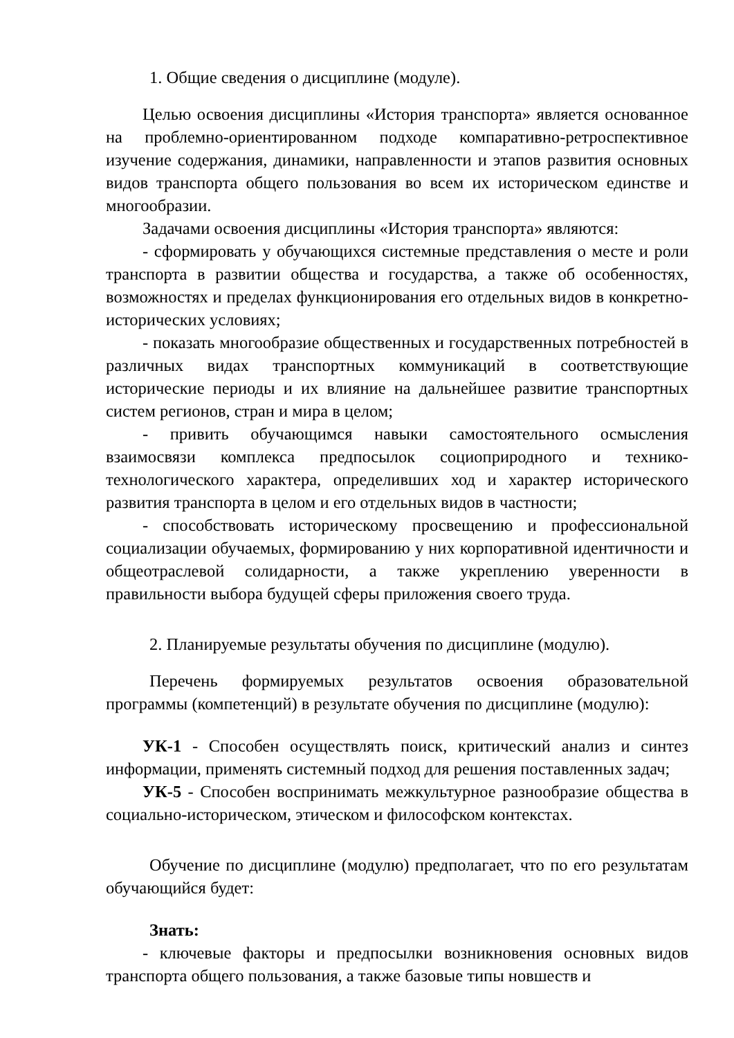1. Общие сведения о дисциплине (модуле).
Целью освоения дисциплины «История транспорта» является основанное на проблемно-ориентированном подходе компаративно-ретроспективное изучение содержания, динамики, направленности и этапов развития основных видов транспорта общего пользования во всем их историческом единстве и многообразии.
Задачами освоения дисциплины «История транспорта» являются:
- сформировать у обучающихся системные представления о месте и роли транспорта в развитии общества и государства, а также об особенностях, возможностях и пределах функционирования его отдельных видов в конкретно-исторических условиях;
- показать многообразие общественных и государственных потребностей в различных видах транспортных коммуникаций в соответствующие исторические периоды и их влияние на дальнейшее развитие транспортных систем регионов, стран и мира в целом;
- привить обучающимся навыки самостоятельного осмысления взаимосвязи комплекса предпосылок социоприродного и технико-технологического характера, определивших ход и характер исторического развития транспорта в целом и его отдельных видов в частности;
- способствовать историческому просвещению и профессиональной социализации обучаемых, формированию у них корпоративной идентичности и общеотраслевой солидарности, а также укреплению уверенности в правильности выбора будущей сферы приложения своего труда.
2. Планируемые результаты обучения по дисциплине (модулю).
Перечень формируемых результатов освоения образовательной программы (компетенций) в результате обучения по дисциплине (модулю):
УК-1 - Способен осуществлять поиск, критический анализ и синтез информации, применять системный подход для решения поставленных задач;
УК-5 - Способен воспринимать межкультурное разнообразие общества в социально-историческом, этическом и философском контекстах.
Обучение по дисциплине (модулю) предполагает, что по его результатам обучающийся будет:
Знать:
- ключевые факторы и предпосылки возникновения основных видов транспорта общего пользования, а также базовые типы новшеств и